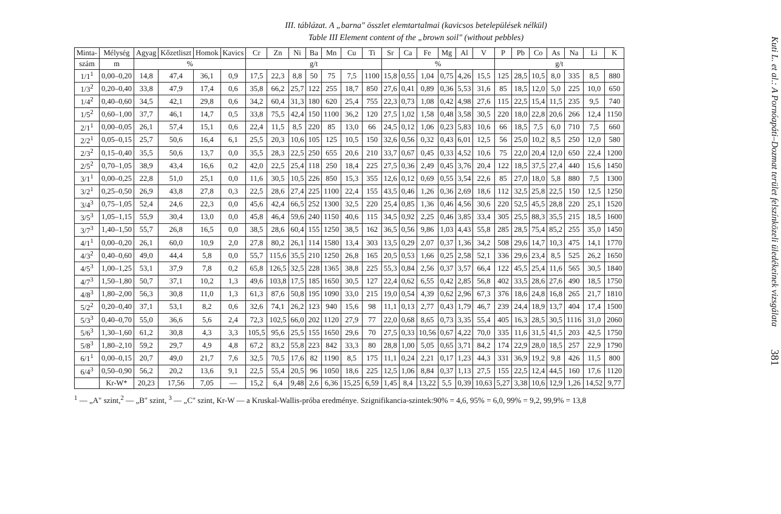III. táblázat. A „barna" összlet elemtartalmai (kavicsos betelepülések nélkül)
Table III Element content of the „brown soil" (without pebbles)
| Minta- | Mélység | Agyag | Kőzetliszt | Homok | Kavics | Cr | Zn | Ni | Ba | Mn | Cu | Ti | Sr | Ca | Fe | Mg | Al | V | P | Pb | Co | As | Na | Li | K |
| --- | --- | --- | --- | --- | --- | --- | --- | --- | --- | --- | --- | --- | --- | --- | --- | --- | --- | --- | --- | --- | --- | --- | --- | --- | --- |
| szám | m | % | | | | g/t | | | | | | | % | | | | | | g/t | | | | | | |
| 1/1<sup>1</sup> | 0,00–0,20 | 14,8 | 47,4 | 36,1 | 0,9 | 17,5 | 22,3 | 8,8 | 50 | 75 | 7,5 | 1100 | 15,8 | 0,55 | 1,04 | 0,75 | 4,26 | 15,5 | 125 | 28,5 | 10,5 | 8,0 | 335 | 8,5 | 880 |
| 1/3<sup>2</sup> | 0,20–0,40 | 33,8 | 47,9 | 17,4 | 0,6 | 35,8 | 66,2 | 25,7 | 122 | 255 | 18,7 | 850 | 27,6 | 0,41 | 0,89 | 0,36 | 5,53 | 31,6 | 85 | 18,5 | 12,0 | 5,0 | 225 | 10,0 | 650 |
| 1/4<sup>2</sup> | 0,40–0,60 | 34,5 | 42,1 | 29,8 | 0,6 | 34,2 | 60,4 | 31,3 | 180 | 620 | 25,4 | 755 | 22,3 | 0,73 | 1,08 | 0,42 | 4,98 | 27,6 | 115 | 22,5 | 15,4 | 11,5 | 235 | 9,5 | 740 |
| 1/5<sup>2</sup> | 0,60–1,00 | 37,7 | 46,1 | 14,7 | 0,5 | 33,8 | 75,5 | 42,4 | 150 | 1100 | 36,2 | 120 | 27,5 | 1,02 | 1,58 | 0,48 | 3,58 | 30,5 | 220 | 18,0 | 22,8 | 20,6 | 266 | 12,4 | 1150 |
| 2/1<sup>1</sup> | 0,00–0,05 | 26,1 | 57,4 | 15,1 | 0,6 | 22,4 | 11,5 | 8,5 | 220 | 85 | 13,0 | 66 | 24,5 | 0,12 | 1,06 | 0,23 | 5,83 | 10,6 | 66 | 18,5 | 7,5 | 6,0 | 710 | 7,5 | 660 |
| 2/2<sup>1</sup> | 0,05–0,15 | 25,7 | 50,6 | 16,4 | 6,1 | 25,5 | 20,3 | 10,6 | 105 | 125 | 10,5 | 150 | 32,6 | 0,56 | 0,32 | 0,43 | 6,01 | 12,5 | 56 | 25,0 | 10,2 | 8,5 | 250 | 12,0 | 580 |
| 2/3<sup>2</sup> | 0,15–0,40 | 35,5 | 50,6 | 13,7 | 0,0 | 35,5 | 28,3 | 22,5 | 250 | 655 | 20,6 | 210 | 33,7 | 0,67 | 0,45 | 0,33 | 4,52 | 10,6 | 75 | 22,0 | 20,4 | 12,0 | 650 | 22,4 | 1200 |
| 2/5<sup>2</sup> | 0,70–1,05 | 38,9 | 43,4 | 16,6 | 0,2 | 42,0 | 22,5 | 25,4 | 118 | 250 | 18,4 | 225 | 27,5 | 0,36 | 2,49 | 0,45 | 3,76 | 20,4 | 122 | 18,5 | 37,5 | 27,4 | 440 | 15,6 | 1450 |
| 3/1<sup>1</sup> | 0,00–0,25 | 22,8 | 51,0 | 25,1 | 0,0 | 11,6 | 30,5 | 10,5 | 226 | 850 | 15,3 | 355 | 12,6 | 0,12 | 0,69 | 0,55 | 3,54 | 22,6 | 85 | 27,0 | 18,0 | 5,8 | 880 | 7,5 | 1300 |
| 3/2<sup>1</sup> | 0,25–0,50 | 26,9 | 43,8 | 27,8 | 0,3 | 22,5 | 28,6 | 27,4 | 225 | 1100 | 22,4 | 155 | 43,5 | 0,46 | 1,26 | 0,36 | 2,69 | 18,6 | 112 | 32,5 | 25,8 | 22,5 | 150 | 12,5 | 1250 |
| 3/4<sup>3</sup> | 0,75–1,05 | 52,4 | 24,6 | 22,3 | 0,0 | 45,6 | 42,4 | 66,5 | 252 | 1300 | 32,5 | 220 | 25,4 | 0,85 | 1,36 | 0,46 | 4,56 | 30,6 | 220 | 52,5 | 45,5 | 28,8 | 220 | 25,1 | 1520 |
| 3/5<sup>3</sup> | 1,05–1,15 | 55,9 | 30,4 | 13,0 | 0,0 | 45,8 | 46,4 | 59,6 | 240 | 1150 | 40,6 | 115 | 34,5 | 0,92 | 2,25 | 0,46 | 3,85 | 33,4 | 305 | 25,5 | 88,3 | 35,5 | 215 | 18,5 | 1600 |
| 3/7<sup>3</sup> | 1,40–1,50 | 55,7 | 26,8 | 16,5 | 0,0 | 38,5 | 28,6 | 60,4 | 155 | 1250 | 38,5 | 162 | 36,5 | 0,56 | 9,86 | 1,03 | 4,43 | 55,8 | 285 | 28,5 | 75,4 | 85,2 | 255 | 35,0 | 1450 |
| 4/1<sup>1</sup> | 0,00–0,20 | 26,1 | 60,0 | 10,9 | 2,0 | 27,8 | 80,2 | 26,1 | 114 | 1580 | 13,4 | 303 | 13,5 | 0,29 | 2,07 | 0,37 | 1,36 | 34,2 | 508 | 29,6 | 14,7 | 10,3 | 475 | 14,1 | 1770 |
| 4/3<sup>2</sup> | 0,40–0,60 | 49,0 | 44,4 | 5,8 | 0,0 | 55,7 | 115,6 | 35,5 | 210 | 1250 | 26,8 | 165 | 20,5 | 0,53 | 1,66 | 0,25 | 2,58 | 52,1 | 336 | 29,6 | 23,4 | 8,5 | 525 | 26,2 | 1650 |
| 4/5<sup>3</sup> | 1,00–1,25 | 53,1 | 37,9 | 7,8 | 0,2 | 65,8 | 126,5 | 32,5 | 228 | 1365 | 38,8 | 225 | 55,3 | 0,84 | 2,56 | 0,37 | 3,57 | 66,4 | 122 | 45,5 | 25,4 | 11,6 | 565 | 30,5 | 1840 |
| 4/7<sup>3</sup> | 1,50–1,80 | 50,7 | 37,1 | 10,2 | 1,3 | 49,6 | 103,8 | 17,5 | 185 | 1650 | 30,5 | 127 | 22,4 | 0,62 | 6,55 | 0,42 | 2,85 | 56,8 | 402 | 33,5 | 28,6 | 27,6 | 490 | 18,5 | 1750 |
| 4/8<sup>3</sup> | 1,80–2,00 | 56,3 | 30,8 | 11,0 | 1,3 | 61,3 | 87,6 | 50,8 | 195 | 1090 | 33,0 | 215 | 19,0 | 0,54 | 4,39 | 0,62 | 2,96 | 67,3 | 376 | 18,6 | 24,8 | 16,8 | 265 | 21,7 | 1810 |
| 5/2<sup>2</sup> | 0,20–0,40 | 37,1 | 53,1 | 8,2 | 0,6 | 32,6 | 74,1 | 26,2 | 123 | 940 | 15,6 | 98 | 11,1 | 0,13 | 2,77 | 0,43 | 1,79 | 46,7 | 239 | 24,4 | 18,9 | 13,7 | 404 | 17,4 | 1500 |
| 5/3<sup>3</sup> | 0,40–0,70 | 55,0 | 36,6 | 5,6 | 2,4 | 72,3 | 102,5 | 66,0 | 202 | 1120 | 27,9 | 77 | 22,0 | 0,68 | 8,65 | 0,73 | 3,35 | 55,4 | 405 | 16,3 | 28,5 | 30,5 | 1116 | 31,0 | 2060 |
| 5/6<sup>3</sup> | 1,30–1,60 | 61,2 | 30,8 | 4,3 | 3,3 | 105,5 | 95,6 | 25,5 | 155 | 1650 | 29,6 | 70 | 27,5 | 0,33 | 10,56 | 0,67 | 4,22 | 70,0 | 335 | 11,6 | 31,5 | 41,5 | 203 | 42,5 | 1750 |
| 5/8<sup>3</sup> | 1,80–2,10 | 59,2 | 29,7 | 4,9 | 4,8 | 67,2 | 83,2 | 55,8 | 223 | 842 | 33,3 | 80 | 28,8 | 1,00 | 5,05 | 0,65 | 3,71 | 84,2 | 174 | 22,9 | 28,0 | 18,5 | 257 | 22,9 | 1790 |
| 6/1<sup>1</sup> | 0,00–0,15 | 20,7 | 49,0 | 21,7 | 7,6 | 32,5 | 70,5 | 17,6 | 82 | 1190 | 8,5 | 175 | 11,1 | 0,24 | 2,21 | 0,17 | 1,23 | 44,3 | 331 | 36,9 | 19,2 | 9,8 | 426 | 11,5 | 800 |
| 6/4<sup>3</sup> | 0,50–0,90 | 56,2 | 20,2 | 13,6 | 9,1 | 22,5 | 55,4 | 20,5 | 96 | 1050 | 18,6 | 225 | 12,5 | 1,06 | 8,84 | 0,37 | 1,13 | 27,5 | 155 | 22,5 | 12,4 | 44,5 | 160 | 17,6 | 1120 |
| | Kr-W* | 20,23 | 17,56 | 7,05 | — | 15,2 | 6,4 | 9,48 | 2,6 | 6,36 | 15,25 | 6,59 | 1,45 | 8,4 | 13,22 | 5,5 | 0,39 | 10,63 | 5,27 | 3,38 | 10,6 | 12,9 | 1,26 | 14,52 | 9,77 |
<sup>1</sup> — „A" szint,<sup>2</sup> — „B" szint, <sup>3</sup> — „C" szint, Kr-W — a Kruskal-Wallis-próba eredménye. Szignifikancia-szintek:90% = 4,6, 95% = 6,0, 99% = 9,2, 99,9% = 13,8
Kuti L. et al.: A Pornóapáti–Dozmat terület felszínközeli üledékeinek vizsgálata 381